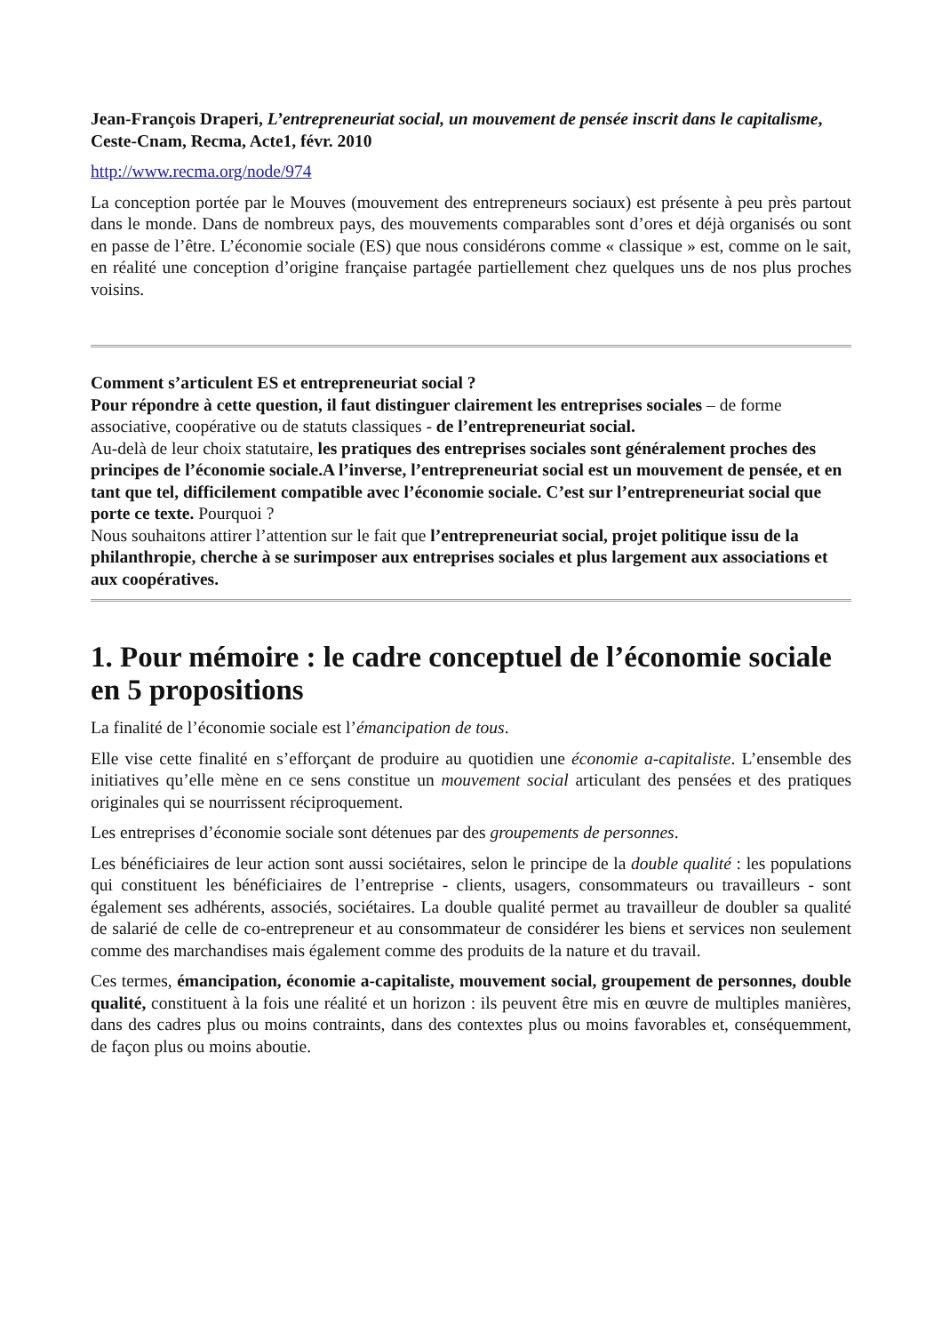Jean-François Draperi, L’entrepreneuriat social, un mouvement de pensée inscrit dans le capitalisme, Ceste-Cnam, Recma, Acte1, févr. 2010
http://www.recma.org/node/974
La conception portée par le Mouves (mouvement des entrepreneurs sociaux) est présente à peu près partout dans le monde. Dans de nombreux pays, des mouvements comparables sont d’ores et déjà organisés ou sont en passe de l’être. L’économie sociale (ES) que nous considérons comme « classique » est, comme on le sait, en réalité une conception d’origine française partagée partiellement chez quelques uns de nos plus proches voisins.
Comment s’articulent ES et entrepreneuriat social ?
Pour répondre à cette question, il faut distinguer clairement les entreprises sociales – de forme associative, coopérative ou de statuts classiques - de l’entrepreneuriat social.
Au-delà de leur choix statutaire, les pratiques des entreprises sociales sont généralement proches des principes de l’économie sociale.A l’inverse, l’entrepreneuriat social est un mouvement de pensée, et en tant que tel, difficilement compatible avec l’économie sociale. C’est sur l’entrepreneuriat social que porte ce texte. Pourquoi ?
Nous souhaitons attirer l’attention sur le fait que l’entrepreneuriat social, projet politique issu de la philanthropie, cherche à se surimposer aux entreprises sociales et plus largement aux associations et aux coopératives.
1. Pour mémoire : le cadre conceptuel de l’économie sociale en 5 propositions
La finalité de l’économie sociale est l’émancipation de tous.
Elle vise cette finalité en s’efforçant de produire au quotidien une économie a-capitaliste. L’ensemble des initiatives qu’elle mène en ce sens constitue un mouvement social articulant des pensées et des pratiques originales qui se nourrissent réciproquement.
Les entreprises d’économie sociale sont détenues par des groupements de personnes.
Les bénéficiaires de leur action sont aussi sociétaires, selon le principe de la double qualité : les populations qui constituent les bénéficiaires de l’entreprise - clients, usagers, consommateurs ou travailleurs - sont également ses adhérents, associés, sociétaires. La double qualité permet au travailleur de doubler sa qualité de salarié de celle de co-entrepreneur et au consommateur de considérer les biens et services non seulement comme des marchandises mais également comme des produits de la nature et du travail.
Ces termes, émancipation, économie a-capitaliste, mouvement social, groupement de personnes, double qualité, constituent à la fois une réalité et un horizon : ils peuvent être mis en œuvre de multiples manières, dans des cadres plus ou moins contraints, dans des contextes plus ou moins favorables et, conséquemment, de façon plus ou moins aboutie.